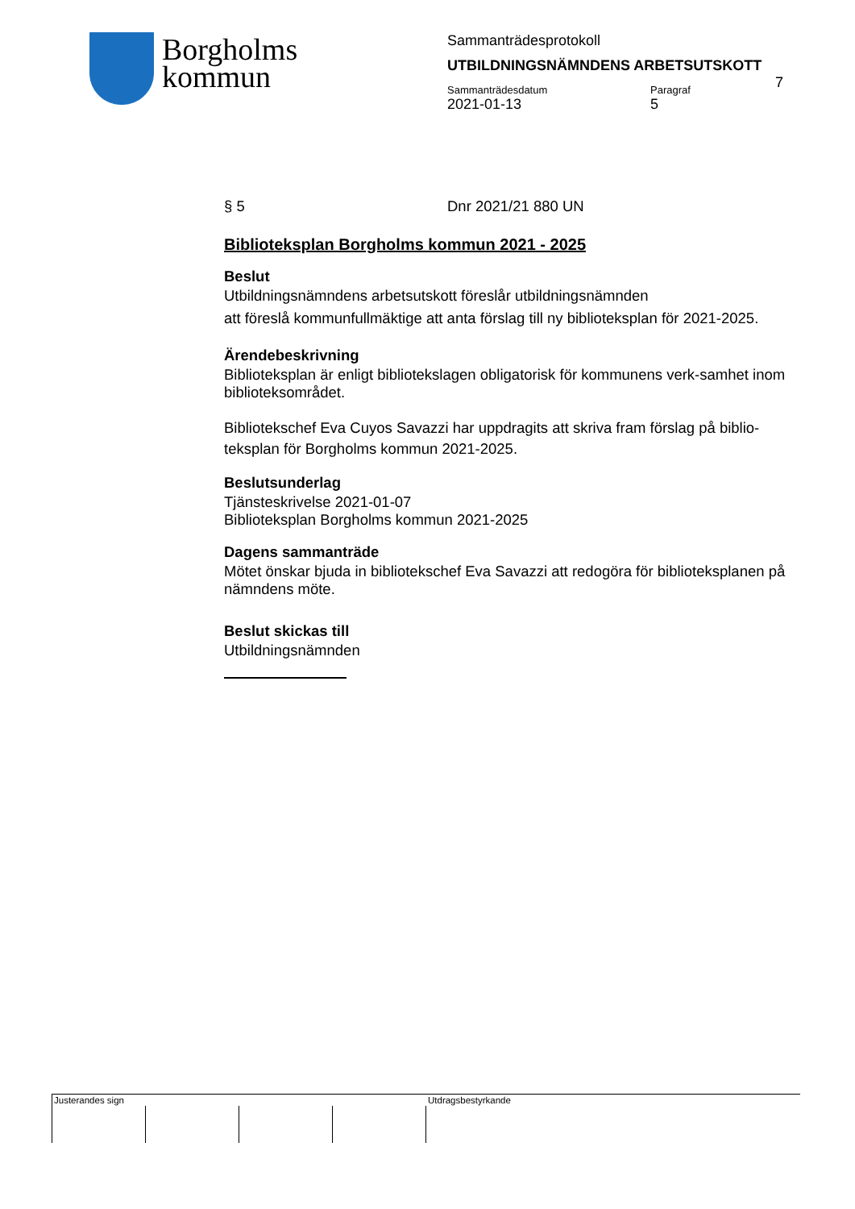Borgholms
kommun
Sammanträdesprotokoll
UTBILDNINGSNÄMNDENS ARBETSUTSKOTT
Sammanträdesdatum
2021-01-13
Paragraf
5
7
§ 5 Dnr 2021/21 880 UN
Biblioteksplan Borgholms kommun 2021 - 2025
Beslut
Utbildningsnämndens arbetsutskott föreslår utbildningsnämnden
att föreslå kommunfullmäktige att anta förslag till ny biblioteksplan för 2021-2025.
Ärendebeskrivning
Biblioteksplan är enligt bibliotekslagen obligatorisk för kommunens verk-samhet inom biblioteksområdet.
Bibliotekschef Eva Cuyos Savazzi har uppdragits att skriva fram förslag på biblio-teksplan för Borgholms kommun 2021-2025.
Beslutsunderlag
Tjänsteskrivelse 2021-01-07
Biblioteksplan Borgholms kommun 2021-2025
Dagens sammanträde
Mötet önskar bjuda in bibliotekschef Eva Savazzi att redogöra för biblioteksplanen på nämndens möte.
Beslut skickas till
Utbildningsnämnden
Justerandes sign Utdragsbestyrkande